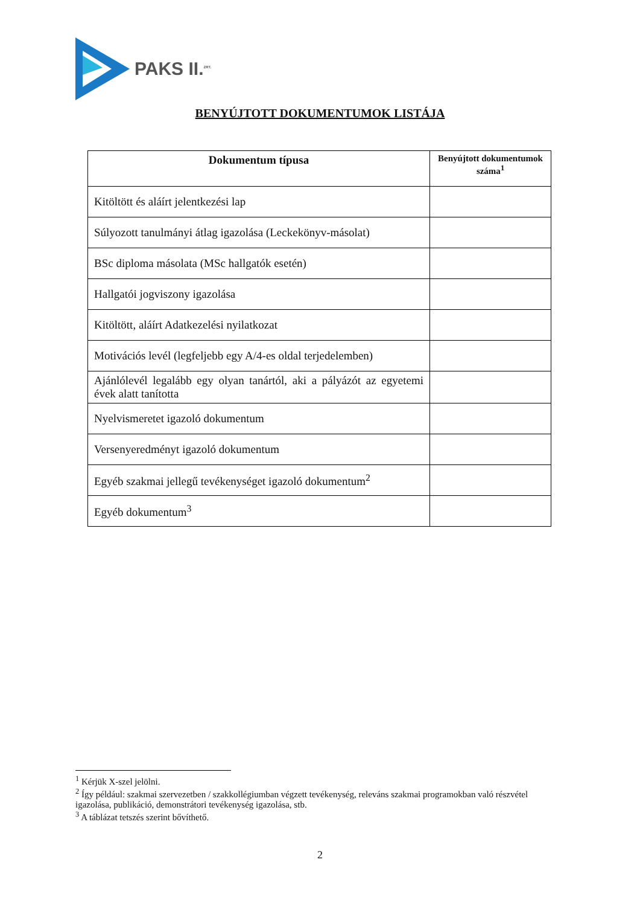PAKS II.<sup>ZRT.</sup>
BENYÚJTOTT DOKUMENTUMOK LISTÁJA
| Dokumentum típusa | Benyújtott dokumentumok száma<sup>1</sup> |
| --- | --- |
| Kitöltött és aláírt jelentkezési lap | |
| Súlyozott tanulmányi átlag igazolása (Leckekönyv-másolat) | |
| BSc diploma másolata (MSc hallgatók esetén) | |
| Hallgatói jogviszony igazolása | |
| Kitöltött, aláírt Adatkezelési nyilatkozat | |
| Motivációs levél (legfeljebb egy A/4-es oldal terjedelemben) | |
| Ajánlólevél legalább egy olyan tanártól, aki a pályázót az egyetemi évek alatt tanította | |
| Nyelvismeretet igazoló dokumentum | |
| Versenyeredményt igazoló dokumentum | |
| Egyéb szakmai jellegű tevékenységet igazoló dokumentum<sup>2</sup> | |
| Egyéb dokumentum<sup>3</sup> | |
<sup>1</sup> Kérjük X-szel jelölni.
<sup>2</sup> Így például: szakmai szervezetben / szakkollégiumban végzett tevékenység, releváns szakmai programokban való részvétel igazolása, publikáció, demonstrátori tevékenység igazolása, stb.
<sup>3</sup> A táblázat tetszés szerint bővíthető.
2